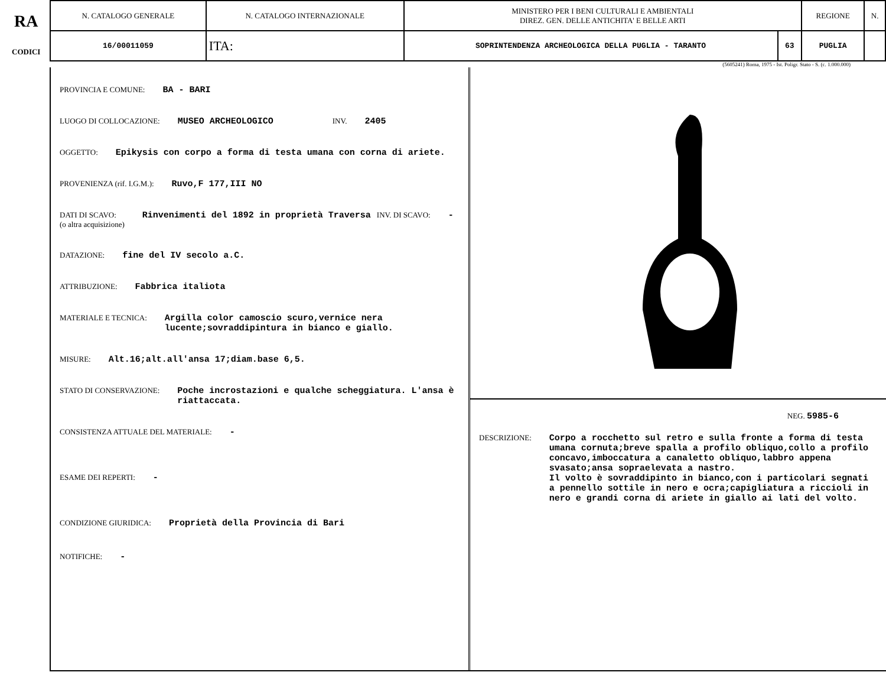RA
CODICI
| N. CATALOGO GENERALE | N. CATALOGO INTERNAZIONALE | MINISTERO PER I BENI CULTURALI E AMBIENTALI DIREZ. GEN. DELLE ANTICHITA' E BELLE ARTI | | REGIONE | N. |
| 16/00011059 | ITA: | SOPRINTENDENZA ARCHEOLOGICA DELLA PUGLIA - TARANTO | 63 | PUGLIA | |
(5605241) Roma, 1975 - Ist. Poligr. Stato - S. (c. 1.000.000)
PROVINCIA E COMUNE: BA - BARI
LUOGO DI COLLOCAZIONE: MUSEO ARCHEOLOGICO INV. 2405
OGGETTO: Epikysis con corpo a forma di testa umana con corna di ariete.
PROVENIENZA (rif. I.G.M.): Ruvo,F 177,III NO
DATI DI SCAVO:
(o altra acquisizione) Rinvenimenti del 1892 in proprietà Traversa INV. DI SCAVO: -
DATAZIONE: fine del IV secolo a.C.
ATTRIBUZIONE: Fabbrica italiota
MATERIALE E TECNICA: Argilla color camoscio scuro,vernice nera lucente;sovraddipintura in bianco e giallo.
MISURE: Alt.16;alt.all'ansa 17;diam.base 6,5.
STATO DI CONSERVAZIONE: Poche incrostazioni e qualche scheggiatura. L'ansa è riattaccata.
CONSISTENZA ATTUALE DEL MATERIALE: -
ESAME DEI REPERTI: -
CONDIZIONE GIURIDICA: Proprietà della Provincia di Bari
NOTIFICHE: -
NEG. 5985-6
DESCRIZIONE: Corpo a rocchetto sul retro e sulla fronte a forma di testa umana cornuta;breve spalla a profilo obliquo,collo a profilo concavo,imboccatura a canaletto obliquo,labbro appena svasato;ansa sopraelevata a nastro.
Il volto è sovraddipinto in bianco,con i particolari segnati a pennello sottile in nero e ocra;capigliatura a riccioli in nero e grandi corna di ariete in giallo ai lati del volto.